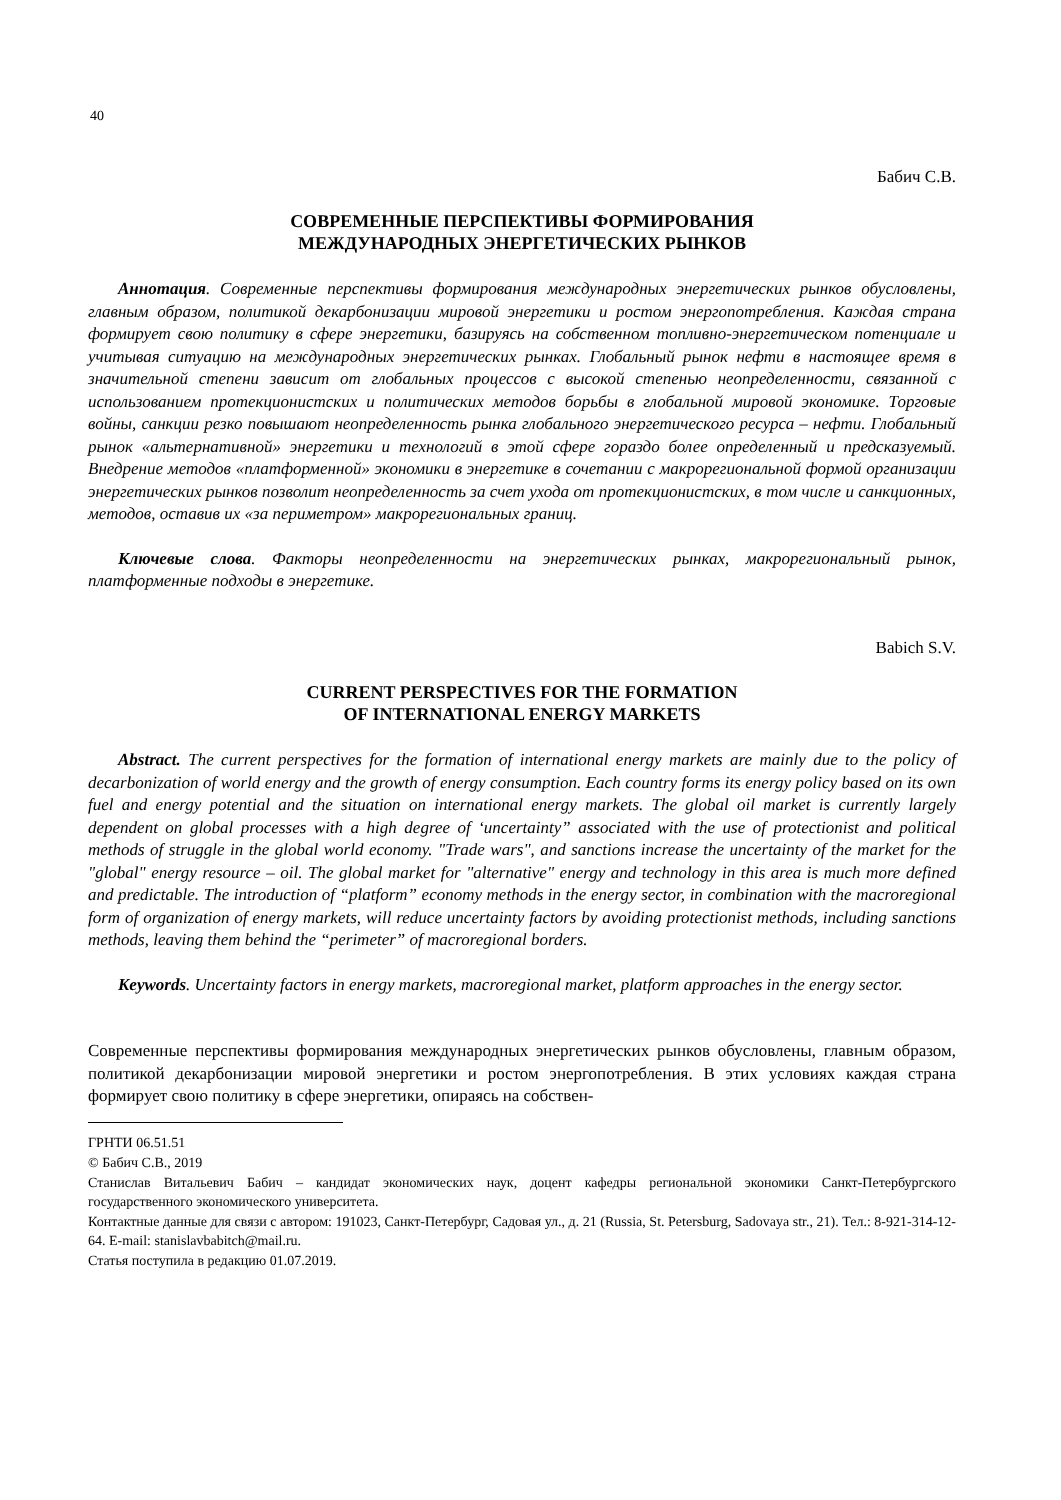40
Бабич С.В.
СОВРЕМЕННЫЕ ПЕРСПЕКТИВЫ ФОРМИРОВАНИЯ
МЕЖДУНАРОДНЫХ ЭНЕРГЕТИЧЕСКИХ РЫНКОВ
Аннотация. Современные перспективы формирования международных энергетических рынков обусловлены, главным образом, политикой декарбонизации мировой энергетики и ростом энергопотребления. Каждая страна формирует свою политику в сфере энергетики, базируясь на собственном топливно-энергетическом потенциале и учитывая ситуацию на международных энергетических рынках. Глобальный рынок нефти в настоящее время в значительной степени зависит от глобальных процессов с высокой степенью неопределенности, связанной с использованием протекционистских и политических методов борьбы в глобальной мировой экономике. Торговые войны, санкции резко повышают неопределенность рынка глобального энергетического ресурса – нефти. Глобальный рынок «альтернативной» энергетики и технологий в этой сфере гораздо более определенный и предсказуемый. Внедрение методов «платформенной» экономики в энергетике в сочетании с макрорегиональной формой организации энергетических рынков позволит неопределенность за счет ухода от протекционистских, в том числе и санкционных, методов, оставив их «за периметром» макрорегиональных границ.
Ключевые слова. Факторы неопределенности на энергетических рынках, макрорегиональный рынок, платформенные подходы в энергетике.
Babich S.V.
CURRENT PERSPECTIVES FOR THE FORMATION
OF INTERNATIONAL ENERGY MARKETS
Abstract. The current perspectives for the formation of international energy markets are mainly due to the policy of decarbonization of world energy and the growth of energy consumption. Each country forms its energy policy based on its own fuel and energy potential and the situation on international energy markets. The global oil market is currently largely dependent on global processes with a high degree of ‘uncertainty” associated with the use of protectionist and political methods of struggle in the global world economy. "Trade wars", and sanctions increase the uncertainty of the market for the "global" energy resource – oil. The global market for "alternative" energy and technology in this area is much more defined and predictable. The introduction of “platform” economy methods in the energy sector, in combination with the macroregional form of organization of energy markets, will reduce uncertainty factors by avoiding protectionist methods, including sanctions methods, leaving them behind the “perimeter” of macroregional borders.
Keywords. Uncertainty factors in energy markets, macroregional market, platform approaches in the energy sector.
Современные перспективы формирования международных энергетических рынков обусловлены, главным образом, политикой декарбонизации мировой энергетики и ростом энергопотребления. В этих условиях каждая страна формирует свою политику в сфере энергетики, опираясь на собствен-
ГРНТИ 06.51.51
© Бабич С.В., 2019
Станислав Витальевич Бабич – кандидат экономических наук, доцент кафедры региональной экономики Санкт-Петербургского государственного экономического университета.
Контактные данные для связи с автором: 191023, Санкт-Петербург, Садовая ул., д. 21 (Russia, St. Petersburg, Sadovaya str., 21). Тел.: 8-921-314-12-64. E-mail: stanislavbabitch@mail.ru.
Статья поступила в редакцию 01.07.2019.